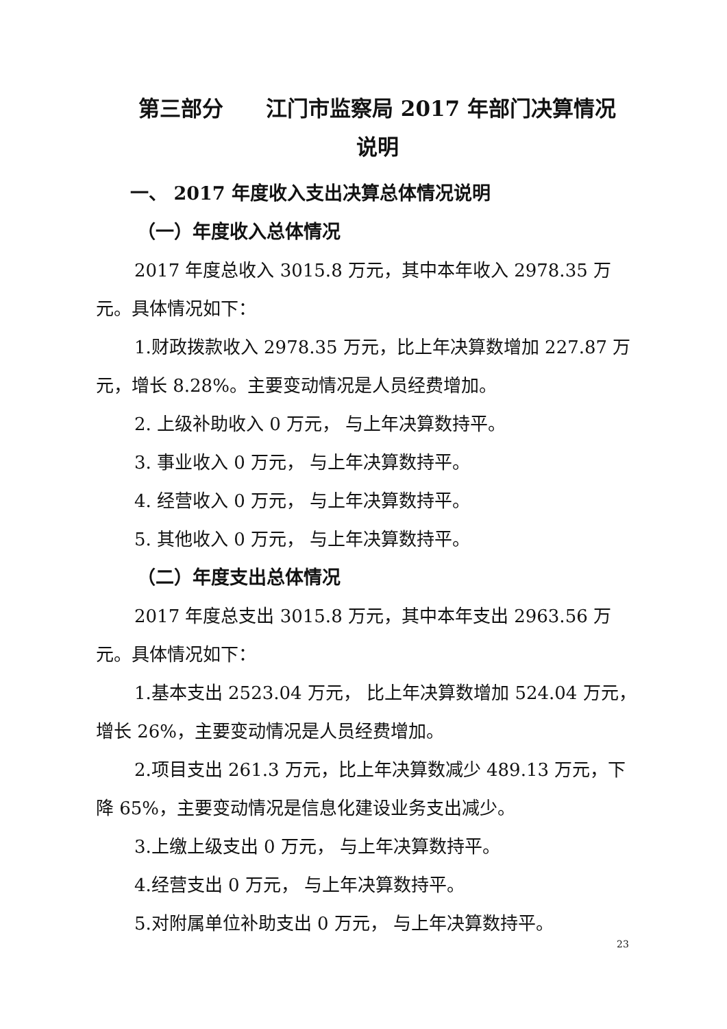第三部分　　江门市监察局 2017 年部门决算情况
说明
一、 2017 年度收入支出决算总体情况说明
（一）年度收入总体情况
2017 年度总收入 3015.8 万元，其中本年收入 2978.35 万元。具体情况如下：
1.财政拨款收入 2978.35 万元，比上年决算数增加 227.87 万元，增长 8.28%。主要变动情况是人员经费增加。
2. 上级补助收入 0 万元， 与上年决算数持平。
3. 事业收入 0 万元， 与上年决算数持平。
4. 经营收入 0 万元， 与上年决算数持平。
5. 其他收入 0 万元， 与上年决算数持平。
（二）年度支出总体情况
2017 年度总支出 3015.8 万元，其中本年支出 2963.56 万元。具体情况如下：
1.基本支出 2523.04 万元， 比上年决算数增加 524.04 万元，增长 26%，主要变动情况是人员经费增加。
2.项目支出 261.3 万元，比上年决算数减少 489.13 万元，下降 65%，主要变动情况是信息化建设业务支出减少。
3.上缴上级支出 0 万元， 与上年决算数持平。
4.经营支出 0 万元， 与上年决算数持平。
5.对附属单位补助支出 0 万元， 与上年决算数持平。
23